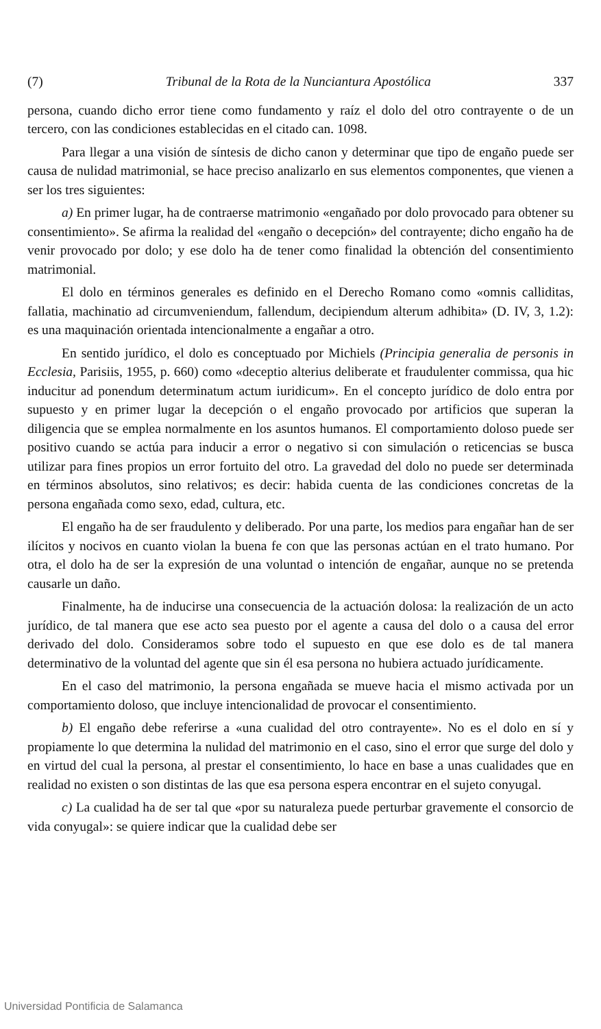(7) Tribunal de la Rota de la Nunciantura Apostólica 337
persona, cuando dicho error tiene como fundamento y raíz el dolo del otro contrayente o de un tercero, con las condiciones establecidas en el citado can. 1098.
Para llegar a una visión de síntesis de dicho canon y determinar que tipo de engaño puede ser causa de nulidad matrimonial, se hace preciso analizarlo en sus elementos componentes, que vienen a ser los tres siguientes:
a) En primer lugar, ha de contraerse matrimonio «engañado por dolo provocado para obtener su consentimiento». Se afirma la realidad del «engaño o decepción» del contrayente; dicho engaño ha de venir provocado por dolo; y ese dolo ha de tener como finalidad la obtención del consentimiento matrimonial.
El dolo en términos generales es definido en el Derecho Romano como «omnis calliditas, fallatia, machinatio ad circumveniendum, fallendum, decipiendum alterum adhibita» (D. IV, 3, 1.2): es una maquinación orientada intencionalmente a engañar a otro.
En sentido jurídico, el dolo es conceptuado por Michiels (Principia generalia de personis in Ecclesia, Parisiis, 1955, p. 660) como «deceptio alterius deliberate et fraudulenter commissa, qua hic inducitur ad ponendum determinatum actum iuridicum». En el concepto jurídico de dolo entra por supuesto y en primer lugar la decepción o el engaño provocado por artificios que superan la diligencia que se emplea normalmente en los asuntos humanos. El comportamiento doloso puede ser positivo cuando se actúa para inducir a error o negativo si con simulación o reticencias se busca utilizar para fines propios un error fortuito del otro. La gravedad del dolo no puede ser determinada en términos absolutos, sino relativos; es decir: habida cuenta de las condiciones concretas de la persona engañada como sexo, edad, cultura, etc.
El engaño ha de ser fraudulento y deliberado. Por una parte, los medios para engañar han de ser ilícitos y nocivos en cuanto violan la buena fe con que las personas actúan en el trato humano. Por otra, el dolo ha de ser la expresión de una voluntad o intención de engañar, aunque no se pretenda causarle un daño.
Finalmente, ha de inducirse una consecuencia de la actuación dolosa: la realización de un acto jurídico, de tal manera que ese acto sea puesto por el agente a causa del dolo o a causa del error derivado del dolo. Consideramos sobre todo el supuesto en que ese dolo es de tal manera determinativo de la voluntad del agente que sin él esa persona no hubiera actuado jurídicamente.
En el caso del matrimonio, la persona engañada se mueve hacia el mismo activada por un comportamiento doloso, que incluye intencionalidad de provocar el consentimiento.
b) El engaño debe referirse a «una cualidad del otro contrayente». No es el dolo en sí y propiamente lo que determina la nulidad del matrimonio en el caso, sino el error que surge del dolo y en virtud del cual la persona, al prestar el consentimiento, lo hace en base a unas cualidades que en realidad no existen o son distintas de las que esa persona espera encontrar en el sujeto conyugal.
c) La cualidad ha de ser tal que «por su naturaleza puede perturbar gravemente el consorcio de vida conyugal»: se quiere indicar que la cualidad debe ser
Universidad Pontificia de Salamanca